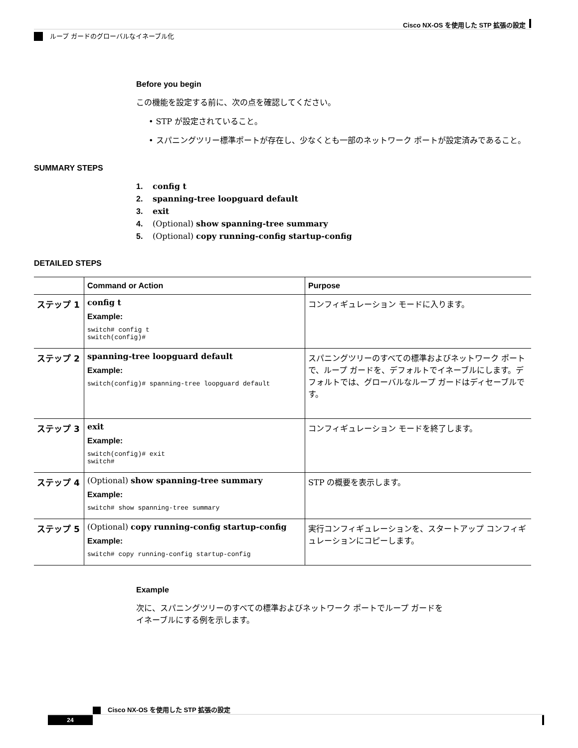Cisco NX-OS を使用した STP 拡張の設定
ループ ガードのグローバルなイネーブル化
Before you begin
この機能を設定する前に、次の点を確認してください。
• STP が設定されていること。
• スパニングツリー標準ポートが存在し、少なくとも一部のネットワーク ポートが設定済みであること。
SUMMARY STEPS
1. config t
2. spanning-tree loopguard default
3. exit
4. (Optional) show spanning-tree summary
5. (Optional) copy running-config startup-config
DETAILED STEPS
| | Command or Action | Purpose |
| --- | --- | --- |
| ステップ 1 | config t Example: switch# config t switch(config)# | コンフィギュレーション モードに入ります。 |
| ステップ 2 | spanning-tree loopguard default Example: switch(config)# spanning-tree loopguard default | スパニングツリーのすべての標準およびネットワーク ポートで、ループ ガードを、デフォルトでイネーブルにします。デフォルトでは、グローバルなループ ガードはディセーブルです。 |
| ステップ 3 | exit Example: switch(config)# exit switch# | コンフィギュレーション モードを終了します。 |
| ステップ 4 | (Optional) show spanning-tree summary Example: switch# show spanning-tree summary | STP の概要を表示します。 |
| ステップ 5 | (Optional) copy running-config startup-config Example: switch# copy running-config startup-config | 実行コンフィギュレーションを、スタートアップ コンフィギュレーションにコピーします。 |
Example
次に、スパニングツリーのすべての標準およびネットワーク ポートでループ ガードを
イネーブルにする例を示します。
Cisco NX-OS を使用した STP 拡張の設定
24